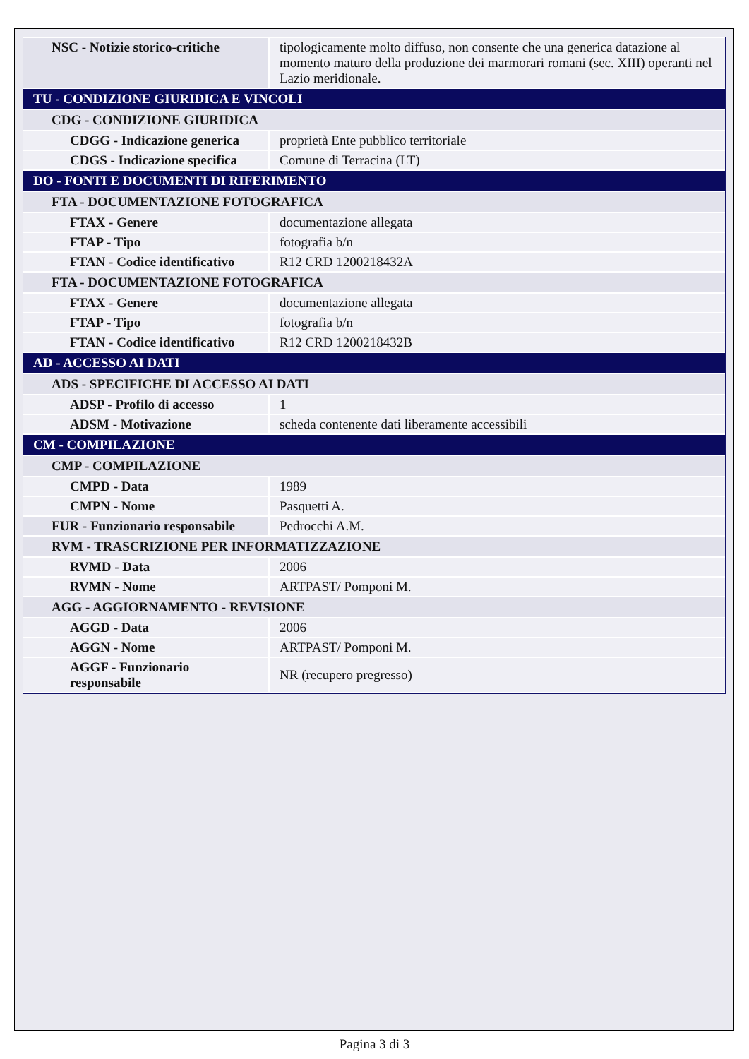| NSC - Notizie storico-critiche | tipologicamente molto diffuso, non consente che una generica datazione al momento maturo della produzione dei marmorari romani (sec. XIII) operanti nel Lazio meridionale. |
| TU - CONDIZIONE GIURIDICA E VINCOLI | |
| CDG - CONDIZIONE GIURIDICA | |
| CDGG - Indicazione generica | proprietà Ente pubblico territoriale |
| CDGS - Indicazione specifica | Comune di Terracina (LT) |
| DO - FONTI E DOCUMENTI DI RIFERIMENTO | |
| FTA - DOCUMENTAZIONE FOTOGRAFICA | |
| FTAX - Genere | documentazione allegata |
| FTAP - Tipo | fotografia b/n |
| FTAN - Codice identificativo | R12 CRD 1200218432A |
| FTA - DOCUMENTAZIONE FOTOGRAFICA | |
| FTAX - Genere | documentazione allegata |
| FTAP - Tipo | fotografia b/n |
| FTAN - Codice identificativo | R12 CRD 1200218432B |
| AD - ACCESSO AI DATI | |
| ADS - SPECIFICHE DI ACCESSO AI DATI | |
| ADSP - Profilo di accesso | 1 |
| ADSM - Motivazione | scheda contenente dati liberamente accessibili |
| CM - COMPILAZIONE | |
| CMP - COMPILAZIONE | |
| CMPD - Data | 1989 |
| CMPN - Nome | Pasquetti A. |
| FUR - Funzionario responsabile | Pedrocchi A.M. |
| RVM - TRASCRIZIONE PER INFORMATIZZAZIONE | |
| RVMD - Data | 2006 |
| RVMN - Nome | ARTPAST/ Pomponi M. |
| AGG - AGGIORNAMENTO - REVISIONE | |
| AGGD - Data | 2006 |
| AGGN - Nome | ARTPAST/ Pomponi M. |
| AGGF - Funzionario responsabile | NR (recupero pregresso) |
Pagina 3 di 3